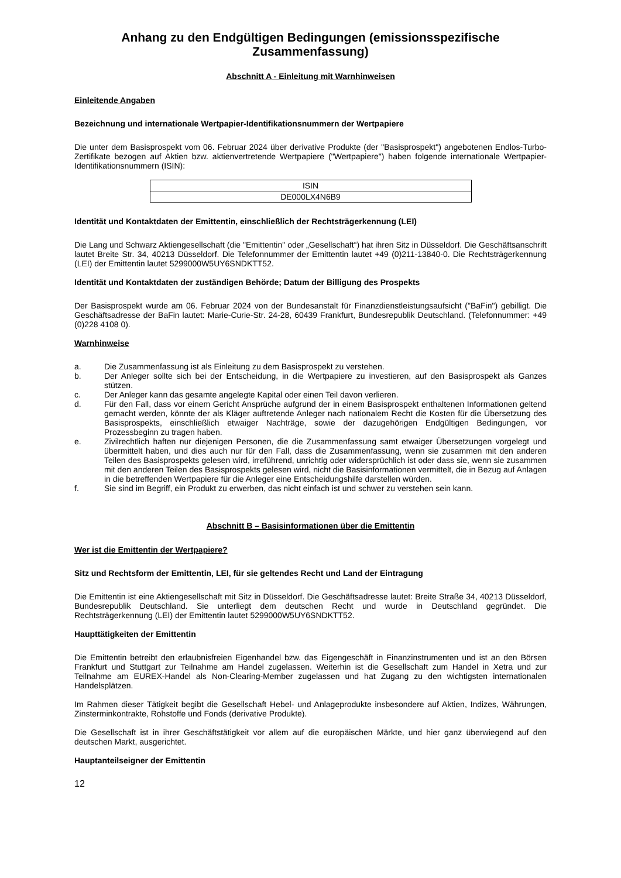Anhang zu den Endgültigen Bedingungen (emissionsspezifische Zusammenfassung)
Abschnitt A - Einleitung mit Warnhinweisen
Einleitende Angaben
Bezeichnung und internationale Wertpapier-Identifikationsnummern der Wertpapiere
Die unter dem Basisprospekt vom 06. Februar 2024 über derivative Produkte (der "Basisprospekt") angebotenen Endlos-Turbo-Zertifikate bezogen auf Aktien bzw. aktienvertretende Wertpapiere ("Wertpapiere") haben folgende internationale Wertpapier-Identifikationsnummern (ISIN):
| ISIN |
| DE000LX4N6B9 |
Identität und Kontaktdaten der Emittentin, einschließlich der Rechtsträgerkennung (LEI)
Die Lang und Schwarz Aktiengesellschaft (die "Emittentin" oder „Gesellschaft“) hat ihren Sitz in Düsseldorf. Die Geschäftsanschrift lautet Breite Str. 34, 40213 Düsseldorf. Die Telefonnummer der Emittentin lautet +49 (0)211-13840-0. Die Rechtsträgerkennung (LEI) der Emittentin lautet 5299000W5UY6SNDKTT52.
Identität und Kontaktdaten der zuständigen Behörde; Datum der Billigung des Prospekts
Der Basisprospekt wurde am 06. Februar 2024 von der Bundesanstalt für Finanzdienstleistungsaufsicht ("BaFin") gebilligt. Die Geschäftsadresse der BaFin lautet: Marie-Curie-Str. 24-28, 60439 Frankfurt, Bundesrepublik Deutschland. (Telefonnummer: +49 (0)228 4108 0).
Warnhinweise
a. Die Zusammenfassung ist als Einleitung zu dem Basisprospekt zu verstehen.
b. Der Anleger sollte sich bei der Entscheidung, in die Wertpapiere zu investieren, auf den Basisprospekt als Ganzes stützen.
c. Der Anleger kann das gesamte angelegte Kapital oder einen Teil davon verlieren.
d. Für den Fall, dass vor einem Gericht Ansprüche aufgrund der in einem Basisprospekt enthaltenen Informationen geltend gemacht werden, könnte der als Kläger auftretende Anleger nach nationalem Recht die Kosten für die Übersetzung des Basisprospekts, einschließlich etwaiger Nachträge, sowie der dazugehörigen Endgültigen Bedingungen, vor Prozessbeginn zu tragen haben.
e. Zivilrechtlich haften nur diejenigen Personen, die die Zusammenfassung samt etwaiger Übersetzungen vorgelegt und übermittelt haben, und dies auch nur für den Fall, dass die Zusammenfassung, wenn sie zusammen mit den anderen Teilen des Basisprospekts gelesen wird, irreführend, unrichtig oder widersprüchlich ist oder dass sie, wenn sie zusammen mit den anderen Teilen des Basisprospekts gelesen wird, nicht die Basisinformationen vermittelt, die in Bezug auf Anlagen in die betreffenden Wertpapiere für die Anleger eine Entscheidungshilfe darstellen würden.
f. Sie sind im Begriff, ein Produkt zu erwerben, das nicht einfach ist und schwer zu verstehen sein kann.
Abschnitt B – Basisinformationen über die Emittentin
Wer ist die Emittentin der Wertpapiere?
Sitz und Rechtsform der Emittentin, LEI, für sie geltendes Recht und Land der Eintragung
Die Emittentin ist eine Aktiengesellschaft mit Sitz in Düsseldorf. Die Geschäftsadresse lautet: Breite Straße 34, 40213 Düsseldorf, Bundesrepublik Deutschland. Sie unterliegt dem deutschen Recht und wurde in Deutschland gegründet. Die Rechtsträgerkennung (LEI) der Emittentin lautet 5299000W5UY6SNDKTT52.
Haupttätigkeiten der Emittentin
Die Emittentin betreibt den erlaubnisfreien Eigenhandel bzw. das Eigengeschäft in Finanzinstrumenten und ist an den Börsen Frankfurt und Stuttgart zur Teilnahme am Handel zugelassen. Weiterhin ist die Gesellschaft zum Handel in Xetra und zur Teilnahme am EUREX-Handel als Non-Clearing-Member zugelassen und hat Zugang zu den wichtigsten internationalen Handelsplätzen.
Im Rahmen dieser Tätigkeit begibt die Gesellschaft Hebel- und Anlageprodukte insbesondere auf Aktien, Indizes, Währungen, Zinsterminkontrakte, Rohstoffe und Fonds (derivative Produkte).
Die Gesellschaft ist in ihrer Geschäftstätigkeit vor allem auf die europäischen Märkte, und hier ganz überwiegend auf den deutschen Markt, ausgerichtet.
Hauptanteilseigner der Emittentin
12